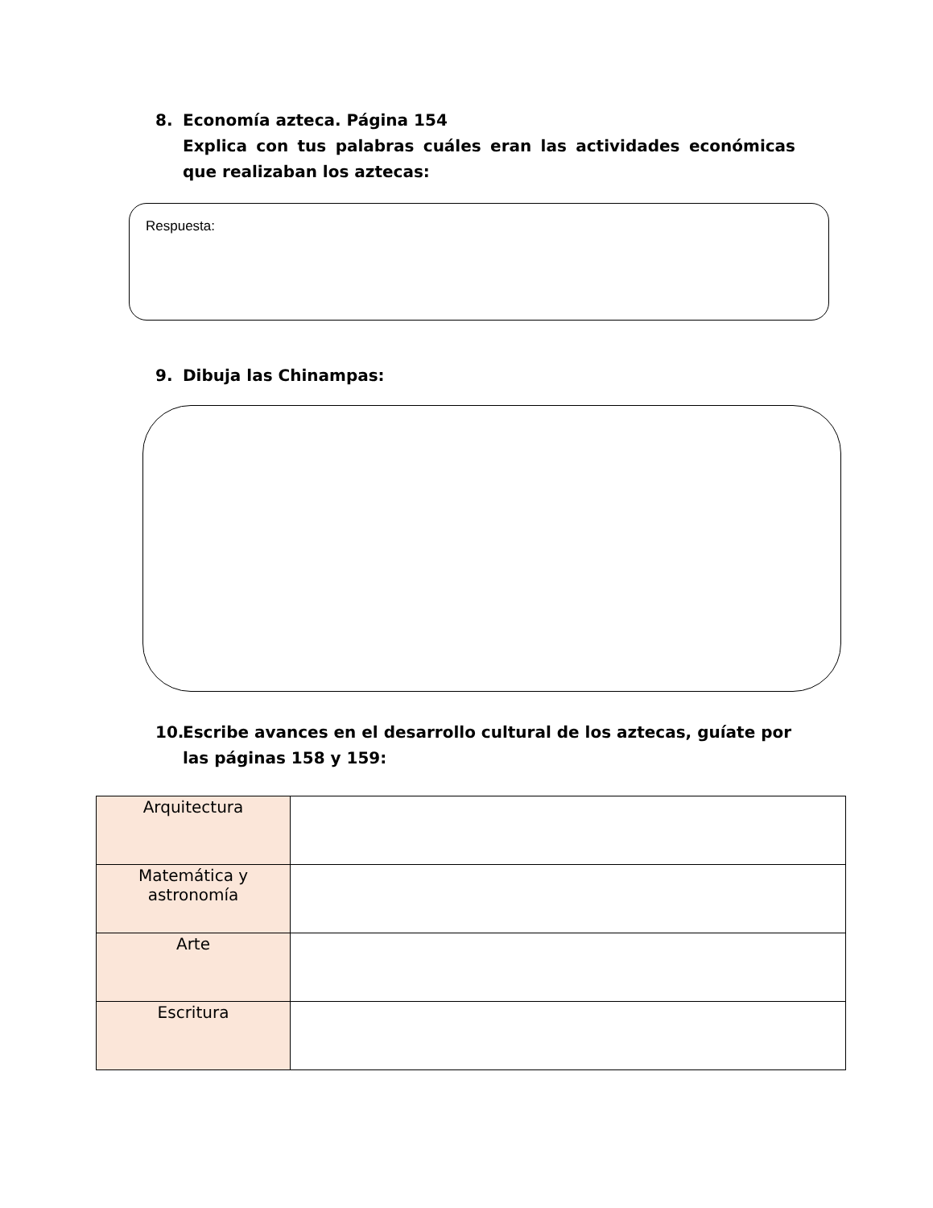8. Economía azteca. Página 154
Explica con tus palabras cuáles eran las actividades económicas que realizaban los aztecas:
Respuesta:
9. Dibuja las Chinampas:
10. Escribe avances en el desarrollo cultural de los aztecas, guíate por
las páginas 158 y 159:
| Arquitectura | |
| Matemática y astronomía | |
| Arte | |
| Escritura | |